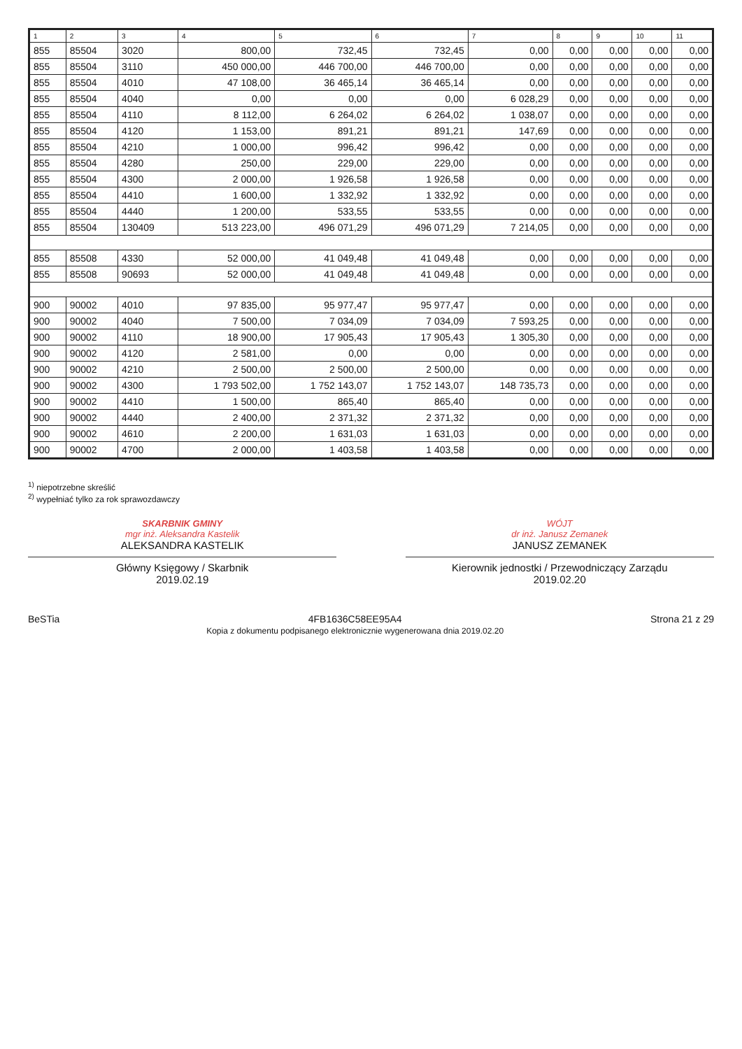| 1 | 2 | 3 | 4 | 5 | 6 | 7 | 8 | 9 | 10 | 11 |
| --- | --- | --- | --- | --- | --- | --- | --- | --- | --- | --- |
| 855 | 85504 | 3020 | 800,00 | 732,45 | 732,45 | 0,00 | 0,00 | 0,00 | 0,00 | 0,00 |
| 855 | 85504 | 3110 | 450 000,00 | 446 700,00 | 446 700,00 | 0,00 | 0,00 | 0,00 | 0,00 | 0,00 |
| 855 | 85504 | 4010 | 47 108,00 | 36 465,14 | 36 465,14 | 0,00 | 0,00 | 0,00 | 0,00 | 0,00 |
| 855 | 85504 | 4040 | 0,00 | 0,00 | 0,00 | 6 028,29 | 0,00 | 0,00 | 0,00 | 0,00 |
| 855 | 85504 | 4110 | 8 112,00 | 6 264,02 | 6 264,02 | 1 038,07 | 0,00 | 0,00 | 0,00 | 0,00 |
| 855 | 85504 | 4120 | 1 153,00 | 891,21 | 891,21 | 147,69 | 0,00 | 0,00 | 0,00 | 0,00 |
| 855 | 85504 | 4210 | 1 000,00 | 996,42 | 996,42 | 0,00 | 0,00 | 0,00 | 0,00 | 0,00 |
| 855 | 85504 | 4280 | 250,00 | 229,00 | 229,00 | 0,00 | 0,00 | 0,00 | 0,00 | 0,00 |
| 855 | 85504 | 4300 | 2 000,00 | 1 926,58 | 1 926,58 | 0,00 | 0,00 | 0,00 | 0,00 | 0,00 |
| 855 | 85504 | 4410 | 1 600,00 | 1 332,92 | 1 332,92 | 0,00 | 0,00 | 0,00 | 0,00 | 0,00 |
| 855 | 85504 | 4440 | 1 200,00 | 533,55 | 533,55 | 0,00 | 0,00 | 0,00 | 0,00 | 0,00 |
| 855 | 85504 | 130409 | 513 223,00 | 496 071,29 | 496 071,29 | 7 214,05 | 0,00 | 0,00 | 0,00 | 0,00 |
| 855 | 85508 | 4330 | 52 000,00 | 41 049,48 | 41 049,48 | 0,00 | 0,00 | 0,00 | 0,00 | 0,00 |
| 855 | 85508 | 90693 | 52 000,00 | 41 049,48 | 41 049,48 | 0,00 | 0,00 | 0,00 | 0,00 | 0,00 |
| 900 | 90002 | 4010 | 97 835,00 | 95 977,47 | 95 977,47 | 0,00 | 0,00 | 0,00 | 0,00 | 0,00 |
| 900 | 90002 | 4040 | 7 500,00 | 7 034,09 | 7 034,09 | 7 593,25 | 0,00 | 0,00 | 0,00 | 0,00 |
| 900 | 90002 | 4110 | 18 900,00 | 17 905,43 | 17 905,43 | 1 305,30 | 0,00 | 0,00 | 0,00 | 0,00 |
| 900 | 90002 | 4120 | 2 581,00 | 0,00 | 0,00 | 0,00 | 0,00 | 0,00 | 0,00 | 0,00 |
| 900 | 90002 | 4210 | 2 500,00 | 2 500,00 | 2 500,00 | 0,00 | 0,00 | 0,00 | 0,00 | 0,00 |
| 900 | 90002 | 4300 | 1 793 502,00 | 1 752 143,07 | 1 752 143,07 | 148 735,73 | 0,00 | 0,00 | 0,00 | 0,00 |
| 900 | 90002 | 4410 | 1 500,00 | 865,40 | 865,40 | 0,00 | 0,00 | 0,00 | 0,00 | 0,00 |
| 900 | 90002 | 4440 | 2 400,00 | 2 371,32 | 2 371,32 | 0,00 | 0,00 | 0,00 | 0,00 | 0,00 |
| 900 | 90002 | 4610 | 2 200,00 | 1 631,03 | 1 631,03 | 0,00 | 0,00 | 0,00 | 0,00 | 0,00 |
| 900 | 90002 | 4700 | 2 000,00 | 1 403,58 | 1 403,58 | 0,00 | 0,00 | 0,00 | 0,00 | 0,00 |
<sup>1)</sup> niepotrzebne skreślić
<sup>2)</sup> wypełniać tylko za rok sprawozdawczy
SKARBNIK GMINY
mgr inż. Aleksandra Kastelik
ALEKSANDRA KASTELIK
Główny Księgowy / Skarbnik
2019.02.19
WÓJT
dr inż. Janusz Zemanek
JANUSZ ZEMANEK
Kierownik jednostki / Przewodniczący Zarządu
2019.02.20
BeSTia 4FB1636C58EE95A4
Kopia z dokumentu podpisanego elektronicznie wygenerowana dnia 2019.02.20
Strona 21 z 29